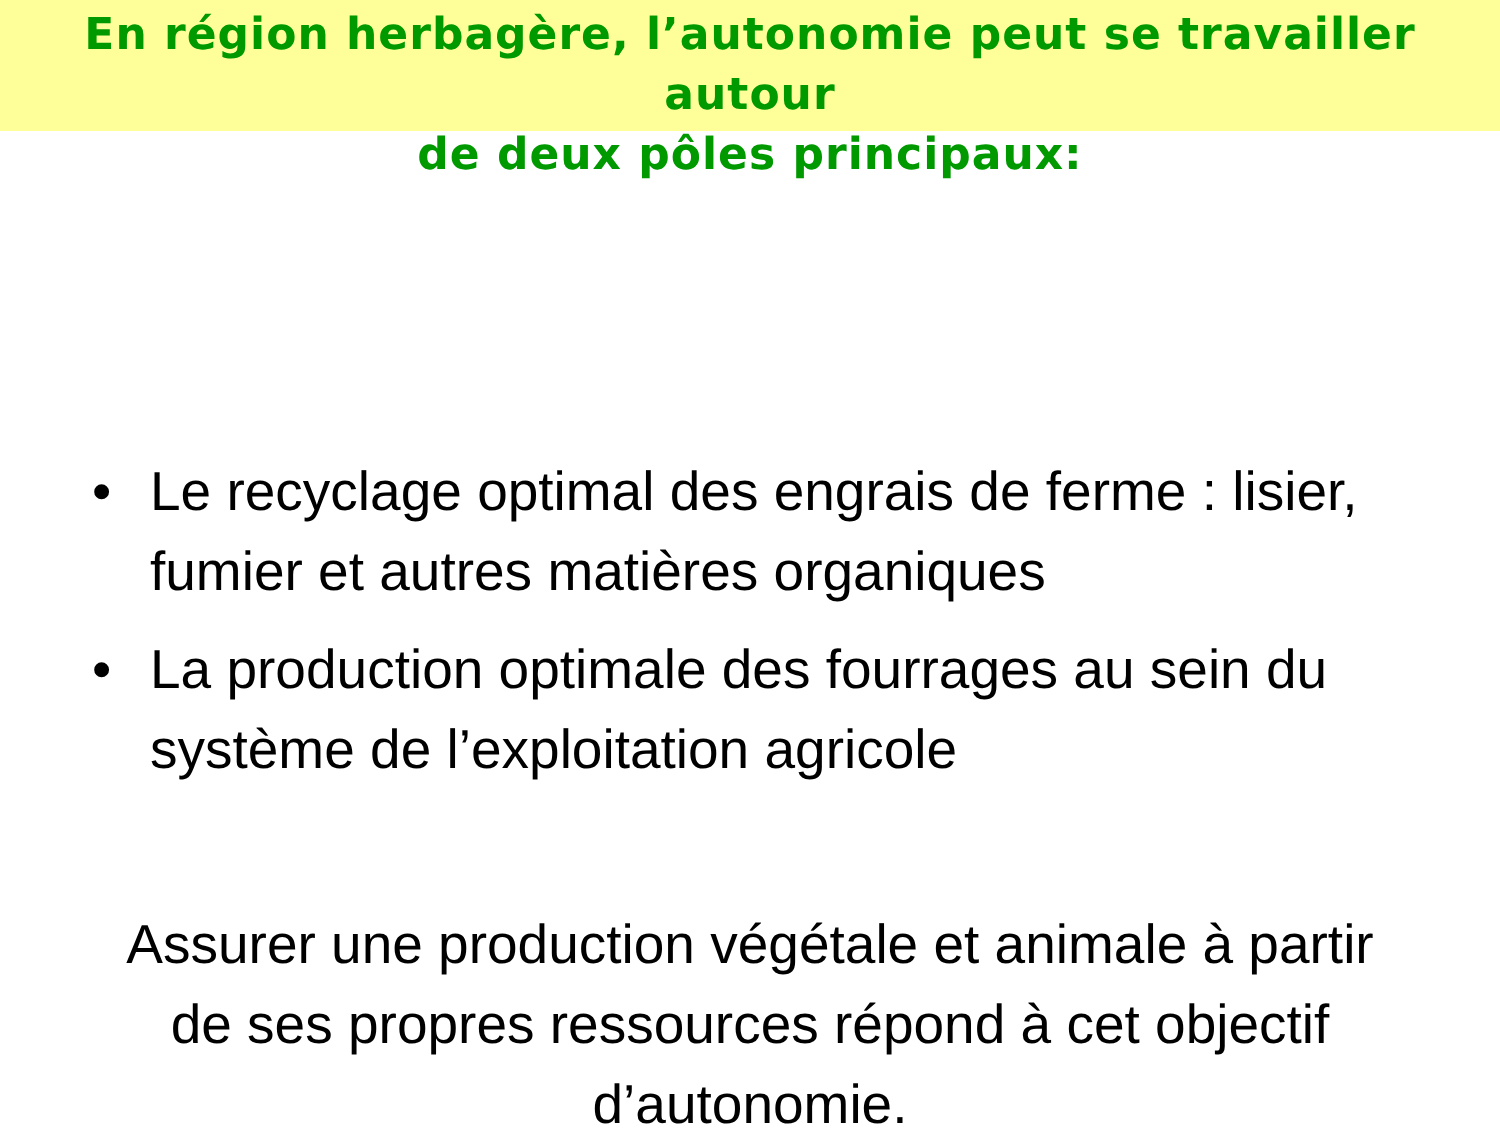En région herbagère, l’autonomie peut se travailler autour
de deux pôles principaux:
• Le recyclage optimal des engrais de ferme : lisier, fumier et autres matières organiques
• La production optimale des fourrages au sein du système de l’exploitation agricole
Assurer une production végétale et animale à partir de ses propres ressources répond à cet objectif d’autonomie.